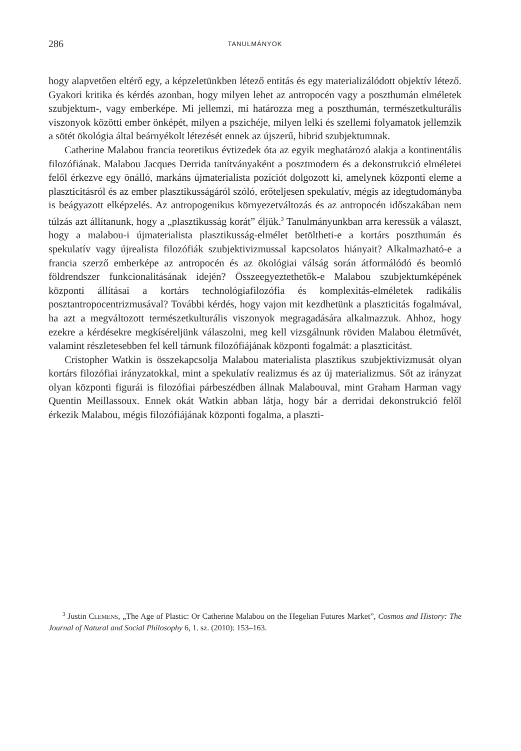286 TANULMÁNYOK
hogy alapvetően eltérő egy, a képzeletünkben létező entitás és egy materializálódott objektív létező. Gyakori kritika és kérdés azonban, hogy milyen lehet az antropocén vagy a poszthumán elméletek szubjektum-, vagy emberképe. Mi jellemzi, mi határozza meg a poszthumán, természetkulturális viszonyok közötti ember önképét, milyen a pszichéje, milyen lelki és szellemi folyamatok jellemzik a sötét ökológia által beárnyékolt létezését ennek az újszerű, hibrid szubjektumnak.
Catherine Malabou francia teoretikus évtizedek óta az egyik meghatározó alakja a kontinentális filozófiának. Malabou Jacques Derrida tanítványaként a posztmodern és a dekonstrukció elméletei felől érkezve egy önálló, markáns újmaterialista pozíciót dolgozott ki, amelynek központi eleme a plaszticitásról és az ember plasztikusságáról szóló, erőteljesen spekulatív, mégis az idegtudományba is beágyazott elképzelés. Az antropogenikus környezetváltozás és az antropocén időszakában nem túlzás azt állítanunk, hogy a „plasztikusság korát” éljük.<sup>3</sup> Tanulmányunkban arra keressük a választ, hogy a malabou-i újmaterialista plasztikusság-elmélet betöltheti-e a kortárs poszthumán és spekulatív vagy újrealista filozófiák szubjektivizmussal kapcsolatos hiányait? Alkalmazható-e a francia szerző emberképe az antropocén és az ökológiai válság során átformálódó és beomló földrendszer funkcionalitásának idején? Összeegyeztethetők-e Malabou szubjektumképének központi állításai a kortárs technológiafilozófia és komplexitás-elméletek radikális posztantropocentrizmusával? További kérdés, hogy vajon mit kezdhetünk a plaszticitás fogalmával, ha azt a megváltozott természetkulturális viszonyok megragadására alkalmazzuk. Ahhoz, hogy ezekre a kérdésekre megkíséreljünk válaszolni, meg kell vizsgálnunk röviden Malabou életművét, valamint részletesebben fel kell tárnunk filozófiájának központi fogalmát: a plaszticitást.
Cristopher Watkin is összekapcsolja Malabou materialista plasztikus szubjektivizmusát olyan kortárs filozófiai irányzatokkal, mint a spekulatív realizmus és az új materializmus. Sőt az irányzat olyan központi figurái is filozófiai párbeszédben állnak Malabouval, mint Graham Harman vagy Quentin Meillassoux. Ennek okát Watkin abban látja, hogy bár a derridai dekonstrukció felől érkezik Malabou, mégis filozófiájának központi fogalma, a plaszti-
<sup>3</sup> Justin CLEMENS, „The Age of Plastic: Or Catherine Malabou on the Hegelian Futures Market”, Cosmos and History: The Journal of Natural and Social Philosophy 6, 1. sz. (2010): 153–163.